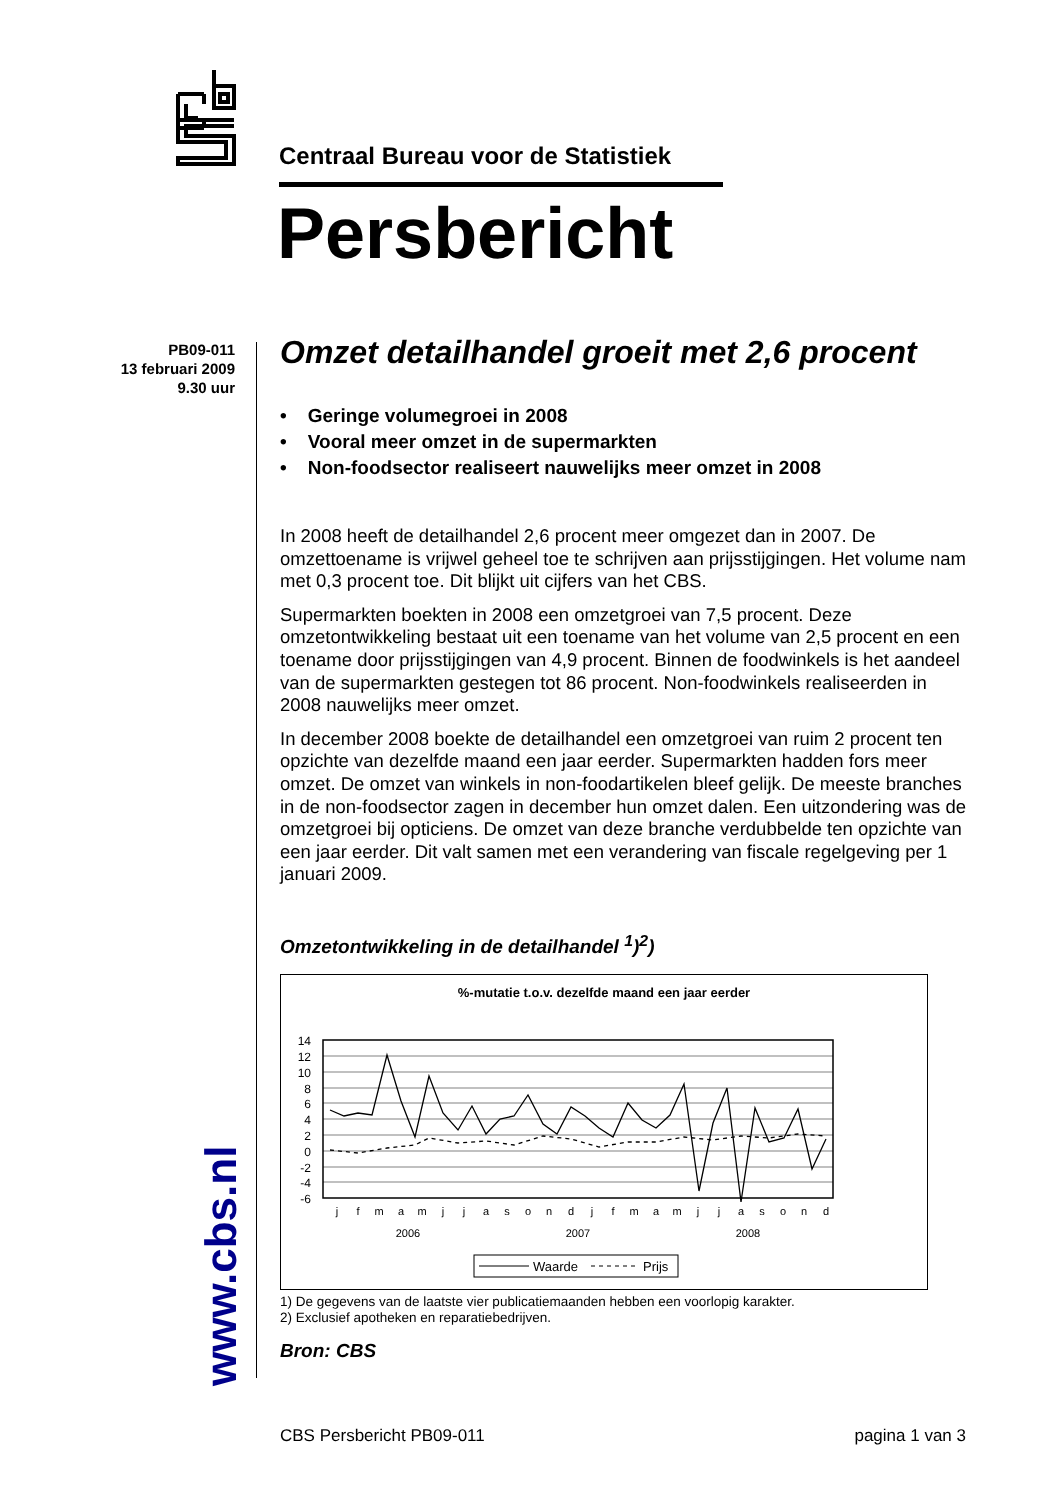Centraal Bureau voor de Statistiek
Persbericht
PB09-011
13 februari 2009
9.30 uur
www.cbs.nl
Omzet detailhandel groeit met 2,6 procent
• Geringe volumegroei in 2008
• Vooral meer omzet in de supermarkten
• Non-foodsector realiseert nauwelijks meer omzet in 2008
In 2008 heeft de detailhandel 2,6 procent meer omgezet dan in 2007. De omzettoename is vrijwel geheel toe te schrijven aan prijsstijgingen. Het volume nam met 0,3 procent toe. Dit blijkt uit cijfers van het CBS.
Supermarkten boekten in 2008 een omzetgroei van 7,5 procent. Deze omzetontwikkeling bestaat uit een toename van het volume van 2,5 procent en een toename door prijsstijgingen van 4,9 procent. Binnen de foodwinkels is het aandeel van de supermarkten gestegen tot 86 procent. Non-foodwinkels realiseerden in 2008 nauwelijks meer omzet.
In december 2008 boekte de detailhandel een omzetgroei van ruim 2 procent ten opzichte van dezelfde maand een jaar eerder. Supermarkten hadden fors meer omzet. De omzet van winkels in non-foodartikelen bleef gelijk. De meeste branches in de non-foodsector zagen in december hun omzet dalen. Een uitzondering was de omzetgroei bij opticiens. De omzet van deze branche verdubbelde ten opzichte van een jaar eerder. Dit valt samen met een verandering van fiscale regelgeving per 1 januari 2009.
Omzetontwikkeling in de detailhandel <sup>1</sup>)<sup>2</sup>)
%-mutatie t.o.v. dezelfde maand een jaar eerder
14
12
10
8
6
4
2
0
-2
-4
-6
j
f
m
a
m
j
j
a
s
o
n
d
j
f
m
a
m
j
j
a
s
o
n
d
2006
2007
2008
Waarde
Prijs
1) De gegevens van de laatste vier publicatiemaanden hebben een voorlopig karakter.
2) Exclusief apotheken en reparatiebedrijven.
Bron: CBS
CBS Persbericht PB09-011 pagina 1 van 3